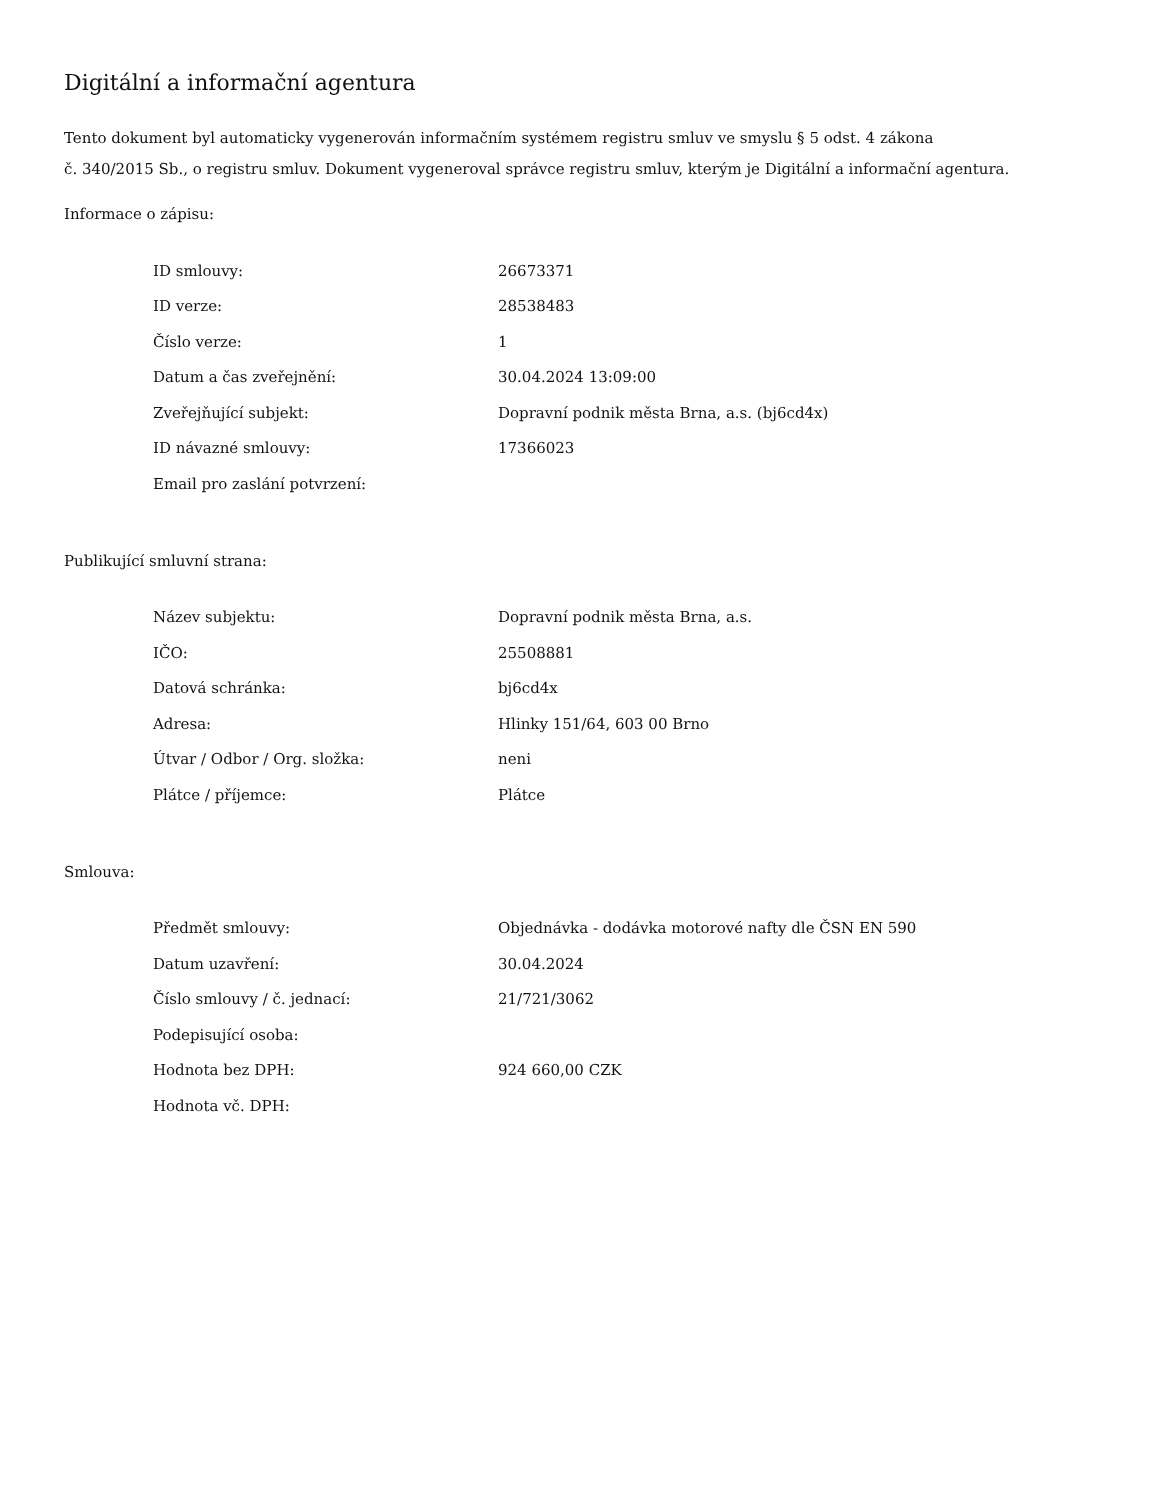Digitální a informační agentura
Tento dokument byl automaticky vygenerován informačním systémem registru smluv ve smyslu § 5 odst. 4 zákona
č. 340/2015 Sb., o registru smluv. Dokument vygeneroval správce registru smluv, kterým je Digitální a informační agentura.
Informace o zápisu:
| ID smlouvy: | 26673371 |
| ID verze: | 28538483 |
| Číslo verze: | 1 |
| Datum a čas zveřejnění: | 30.04.2024 13:09:00 |
| Zveřejňující subjekt: | Dopravní podnik města Brna, a.s. (bj6cd4x) |
| ID návazné smlouvy: | 17366023 |
| Email pro zaslání potvrzení: | |
Publikující smluvní strana:
| Název subjektu: | Dopravní podnik města Brna, a.s. |
| IČO: | 25508881 |
| Datová schránka: | bj6cd4x |
| Adresa: | Hlinky 151/64, 603 00 Brno |
| Útvar / Odbor / Org. složka: | neni |
| Plátce / příjemce: | Plátce |
Smlouva:
| Předmět smlouvy: | Objednávka - dodávka motorové nafty dle ČSN EN 590 |
| Datum uzavření: | 30.04.2024 |
| Číslo smlouvy / č. jednací: | 21/721/3062 |
| Podepisující osoba: | |
| Hodnota bez DPH: | 924 660,00 CZK |
| Hodnota vč. DPH: | |